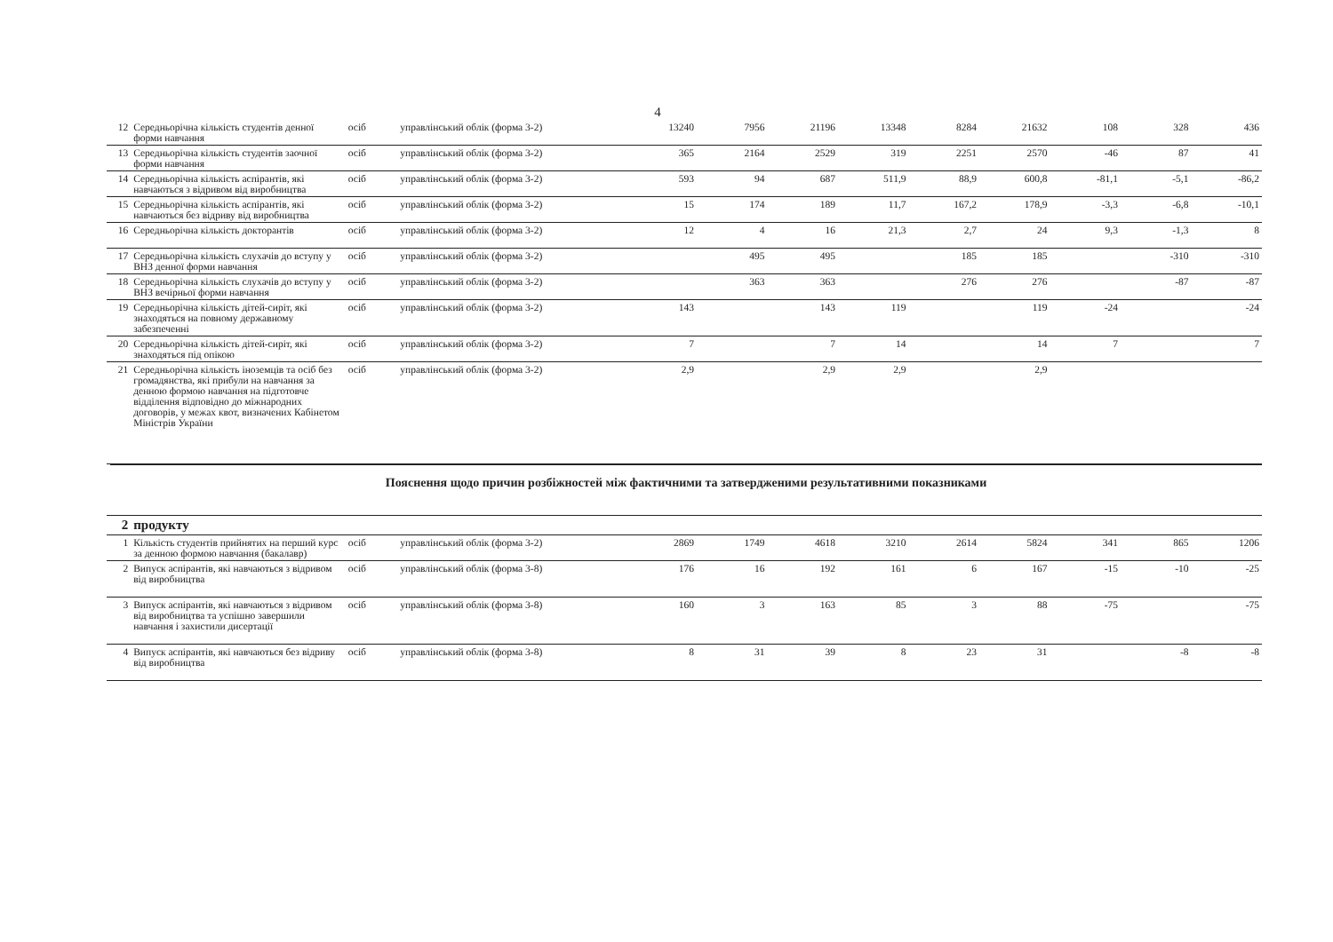4
| 12 | Середньорічна кількість студентів денної форми навчання | осіб | управлінський облік (форма 3-2) | 13240 | 7956 | 21196 | 13348 | 8284 | 21632 | 108 | 328 | 436 |
| 13 | Середньорічна кількість студентів заочної форми навчання | осіб | управлінський облік (форма 3-2) | 365 | 2164 | 2529 | 319 | 2251 | 2570 | -46 | 87 | 41 |
| 14 | Середньорічна кількість аспірантів, які навчаються з відривом від виробництва | осіб | управлінський облік (форма 3-2) | 593 | 94 | 687 | 511,9 | 88,9 | 600,8 | -81,1 | -5,1 | -86,2 |
| 15 | Середньорічна кількість аспірантів, які навчаються без відриву від виробництва | осіб | управлінський облік (форма 3-2) | 15 | 174 | 189 | 11,7 | 167,2 | 178,9 | -3,3 | -6,8 | -10,1 |
| 16 | Середньорічна кількість докторантів | осіб | управлінський облік (форма 3-2) | 12 | 4 | 16 | 21,3 | 2,7 | 24 | 9,3 | -1,3 | 8 |
| 17 | Середньорічна кількість слухачів до вступу у ВНЗ денної форми навчання | осіб | управлінський облік (форма 3-2) | | 495 | 495 | | 185 | 185 | | -310 | -310 |
| 18 | Середньорічна кількість слухачів до вступу у ВНЗ вечірньої форми навчання | осіб | управлінський облік (форма 3-2) | | 363 | 363 | | 276 | 276 | | -87 | -87 |
| 19 | Середньорічна кількість дітей-сиріт, які знаходяться на повному державному забезпеченні | осіб | управлінський облік (форма 3-2) | 143 | | 143 | 119 | | 119 | -24 | | -24 |
| 20 | Середньорічна кількість дітей-сиріт, які знаходяться під опікою | осіб | управлінський облік (форма 3-2) | 7 | | 7 | 14 | | 14 | 7 | | 7 |
| 21 | Середньорічна кількість іноземців та осіб без громадянства, які прибули на навчання за денною формою навчання на підготовче відділення відповідно до міжнародних договорів, у межах квот, визначених Кабінетом Міністрів України | осіб | управлінський облік (форма 3-2) | 2,9 | | 2,9 | 2,9 | | 2,9 | | | |
Пояснення щодо причин розбіжностей між фактичними та затвердженими результативними показниками
| 2 | продукту | | | | | | | | | | | |
| 1 | Кількість студентів прийнятих на перший курс за денною формою навчання (бакалавр) | осіб | управлінський облік (форма 3-2) | 2869 | 1749 | 4618 | 3210 | 2614 | 5824 | 341 | 865 | 1206 |
| 2 | Випуск аспірантів, які навчаються з відривом від виробництва | осіб | управлінський облік (форма 3-8) | 176 | 16 | 192 | 161 | 6 | 167 | -15 | -10 | -25 |
| 3 | Випуск аспірантів, які навчаються з відривом від виробництва та успішно завершили навчання і захистили дисертації | осіб | управлінський облік (форма 3-8) | 160 | 3 | 163 | 85 | 3 | 88 | -75 | | -75 |
| 4 | Випуск аспірантів, які навчаються без відриву від виробництва | осіб | управлінський облік (форма 3-8) | 8 | 31 | 39 | 8 | 23 | 31 | | -8 | -8 |